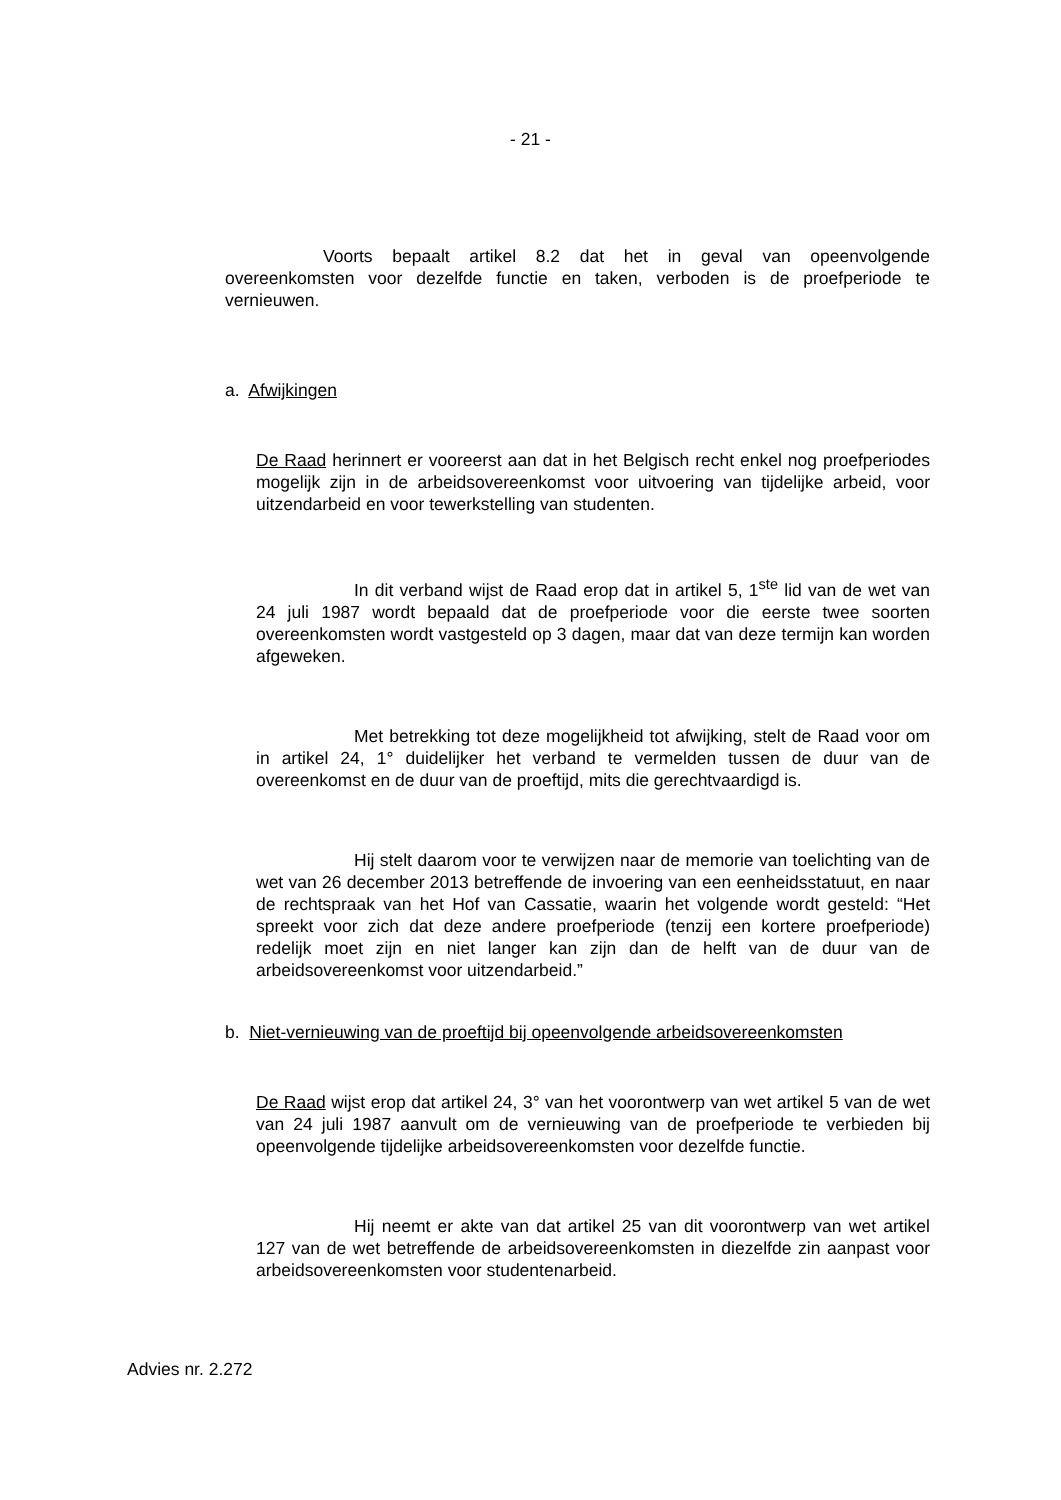- 21 -
Voorts bepaalt artikel 8.2 dat het in geval van opeenvolgende overeenkomsten voor dezelfde functie en taken, verboden is de proefperiode te vernieuwen.
a. Afwijkingen
De Raad herinnert er vooreerst aan dat in het Belgisch recht enkel nog proefperiodes mogelijk zijn in de arbeidsovereenkomst voor uitvoering van tijdelijke arbeid, voor uitzendarbeid en voor tewerkstelling van studenten.
In dit verband wijst de Raad erop dat in artikel 5, 1<sup>ste</sup> lid van de wet van 24 juli 1987 wordt bepaald dat de proefperiode voor die eerste twee soorten overeenkomsten wordt vastgesteld op 3 dagen, maar dat van deze termijn kan worden afgeweken.
Met betrekking tot deze mogelijkheid tot afwijking, stelt de Raad voor om in artikel 24, 1° duidelijker het verband te vermelden tussen de duur van de overeenkomst en de duur van de proeftijd, mits die gerechtvaardigd is.
Hij stelt daarom voor te verwijzen naar de memorie van toelichting van de wet van 26 december 2013 betreffende de invoering van een eenheidsstatuut, en naar de rechtspraak van het Hof van Cassatie, waarin het volgende wordt gesteld: “Het spreekt voor zich dat deze andere proefperiode (tenzij een kortere proefperiode) redelijk moet zijn en niet langer kan zijn dan de helft van de duur van de arbeidsovereenkomst voor uitzendarbeid.”
b. Niet-vernieuwing van de proeftijd bij opeenvolgende arbeidsovereenkomsten
De Raad wijst erop dat artikel 24, 3° van het voorontwerp van wet artikel 5 van de wet van 24 juli 1987 aanvult om de vernieuwing van de proefperiode te verbieden bij opeenvolgende tijdelijke arbeidsovereenkomsten voor dezelfde functie.
Hij neemt er akte van dat artikel 25 van dit voorontwerp van wet artikel 127 van de wet betreffende de arbeidsovereenkomsten in diezelfde zin aanpast voor arbeidsovereenkomsten voor studentenarbeid.
Advies nr. 2.272